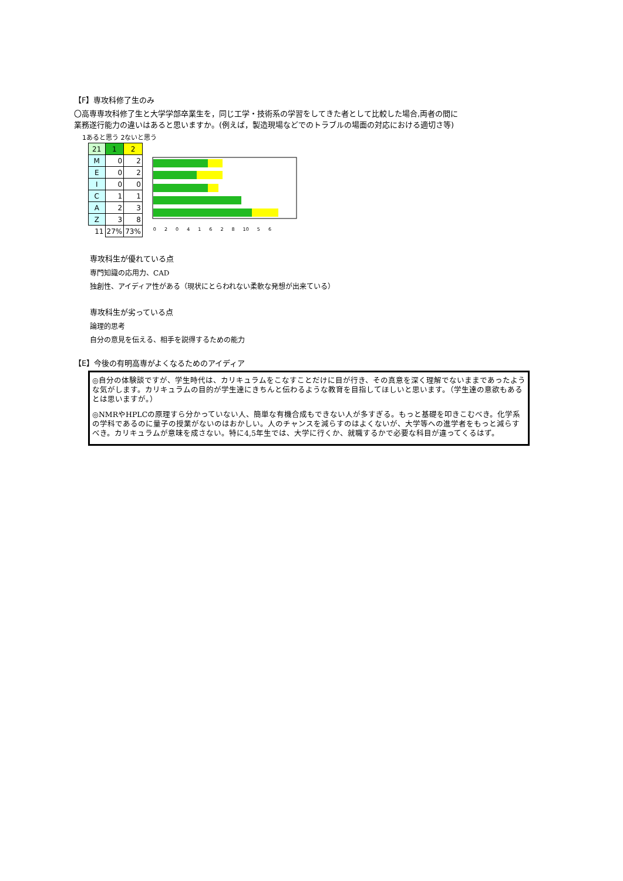【F】専攻科修了生のみ
〇高専専攻科修了生と大学学部卒業生を，同じ工学・技術系の学習をしてきた者として比較した場合,両者の間に
業務遂行能力の違いはあると思いますか。(例えば，製造現場などでのトラブルの場面の対応における適切さ等)
1あると思う 2ないと思う
| 21 | 1 | 2 |
| M | 0 | 2 |
| E | 0 | 2 |
| I | 0 | 0 |
| C | 1 | 1 |
| A | 2 | 3 |
| Z | 3 | 8 |
| 11 | 27% | 73% |
02041628 10 5 6
専攻科生が優れている点
専門知識の応用力、CAD
独創性、アイディア性がある（現状にとらわれない柔軟な発想が出来ている）
専攻科生が劣っている点
論理的思考
自分の意見を伝える、相手を説得するための能力
【E】今後の有明高専がよくなるためのアイディア
◎自分の体験談ですが、学生時代は、カリキュラムをこなすことだけに目が行き、その真意を深く理解でないままであったような気がします。カリキュラムの目的が学生達にきちんと伝わるような教育を目指してほしいと思います。（学生達の意欲もあるとは思いますが。）
◎NMRやHPLCの原理すら分かっていない人、簡単な有機合成もできない人が多すぎる。もっと基礎を叩きこむべき。化学系の学科であるのに量子の授業がないのはおかしい。人のチャンスを減らすのはよくないが、大学等への進学者をもっと減らすべき。カリキュラムが意味を成さない。特に4,5年生では、大学に行くか、就職するかで必要な科目が違ってくるはず。